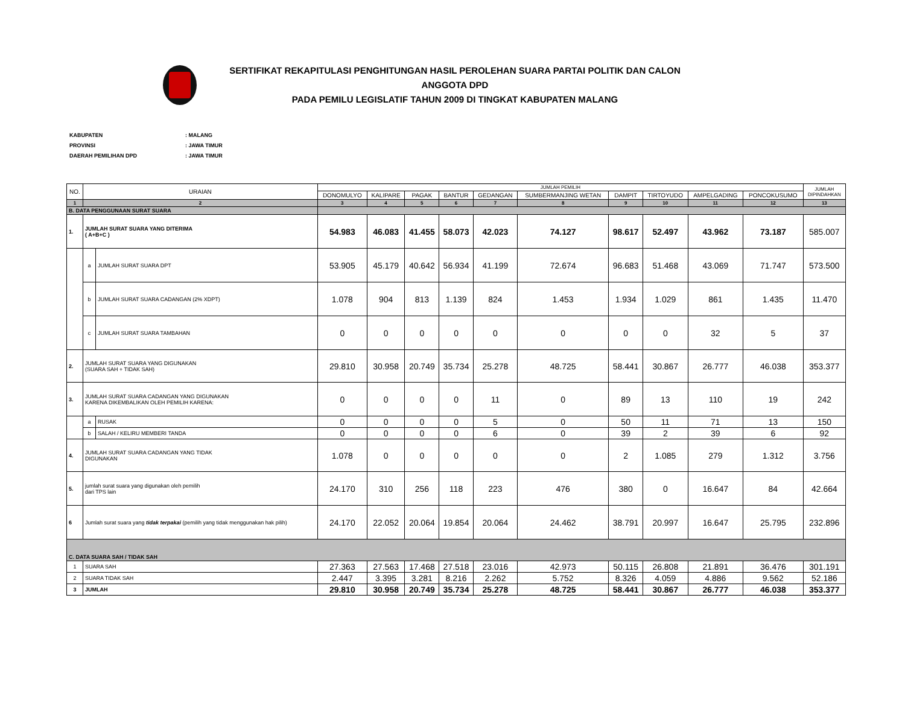SERTIFIKAT REKAPITULASI PENGHITUNGAN HASIL PEROLEHAN SUARA PARTAI POLITIK DAN CALON ANGGOTA DPD
PADA PEMILU LEGISLATIF TAHUN 2009 DI TINGKAT KABUPATEN MALANG
| KABUPATEN | : MALANG |
| PROVINSI | : JAWA TIMUR |
| DAERAH PEMILIHAN DPD | : JAWA TIMUR |
| NO. | URAIAN | | JUMLAH PEMILIH | | | | | | | | | | JUMLAH DIPINDAHKAN |
| --- | --- | --- | --- | --- | --- | --- | --- | --- | --- | --- | --- | --- | --- |
| | | | DONOMULYO | KALIPARE | PAGAK | BANTUR | GEDANGAN | SUMBERMANJING WETAN | DAMPIT | TIRTOYUDO | AMPELGADING | PONCOKUSUMO | |
| 1 | 2 | | 3 | 4 | 5 | 6 | 7 | 8 | 9 | 10 | 11 | 12 | 13 |
| B. DATA PENGGUNAAN SURAT SUARA | | | | | | | | | | | | | |
| 1. | JUMLAH SURAT SUARA YANG DITERIMA ( A+B+C ) | | 54.983 | 46.083 | 41.455 | 58.073 | 42.023 | 74.127 | 98.617 | 52.497 | 43.962 | 73.187 | 585.007 |
| | a | JUMLAH SURAT SUARA DPT | 53.905 | 45.179 | 40.642 | 56.934 | 41.199 | 72.674 | 96.683 | 51.468 | 43.069 | 71.747 | 573.500 |
| | b | JUMLAH SURAT SUARA CADANGAN (2% XDPT) | 1.078 | 904 | 813 | 1.139 | 824 | 1.453 | 1.934 | 1.029 | 861 | 1.435 | 11.470 |
| | c | JUMLAH SURAT SUARA TAMBAHAN | 0 | 0 | 0 | 0 | 0 | 0 | 0 | 0 | 32 | 5 | 37 |
| 2. | JUMLAH SURAT SUARA YANG DIGUNAKAN (SUARA SAH + TIDAK SAH) | | 29.810 | 30.958 | 20.749 | 35.734 | 25.278 | 48.725 | 58.441 | 30.867 | 26.777 | 46.038 | 353.377 |
| 3. | JUMLAH SURAT SUARA CADANGAN YANG DIGUNAKAN KARENA DIKEMBALIKAN OLEH PEMILIH KARENA: | | 0 | 0 | 0 | 0 | 11 | 0 | 89 | 13 | 110 | 19 | 242 |
| | a | RUSAK | 0 | 0 | 0 | 0 | 5 | 0 | 50 | 11 | 71 | 13 | 150 |
| | b | SALAH / KELIRU MEMBERI TANDA | 0 | 0 | 0 | 0 | 6 | 0 | 39 | 2 | 39 | 6 | 92 |
| 4. | JUMLAH SURAT SUARA CADANGAN YANG TIDAK DIGUNAKAN | | 1.078 | 0 | 0 | 0 | 0 | 0 | 2 | 1.085 | 279 | 1.312 | 3.756 |
| 5. | jumlah surat suara yang digunakan oleh pemilih dari TPS lain | | 24.170 | 310 | 256 | 118 | 223 | 476 | 380 | 0 | 16.647 | 84 | 42.664 |
| 6 | Jumlah surat suara yang tidak terpakai (pemilih yang tidak menggunakan hak pilih) | | 24.170 | 22.052 | 20.064 | 19.854 | 20.064 | 24.462 | 38.791 | 20.997 | 16.647 | 25.795 | 232.896 |
| C. DATA SUARA SAH / TIDAK SAH | | | | | | | | | | | | | |
| 1 | SUARA SAH | | 27.363 | 27.563 | 17.468 | 27.518 | 23.016 | 42.973 | 50.115 | 26.808 | 21.891 | 36.476 | 301.191 |
| 2 | SUARA TIDAK SAH | | 2.447 | 3.395 | 3.281 | 8.216 | 2.262 | 5.752 | 8.326 | 4.059 | 4.886 | 9.562 | 52.186 |
| 3 | JUMLAH | | 29.810 | 30.958 | 20.749 | 35.734 | 25.278 | 48.725 | 58.441 | 30.867 | 26.777 | 46.038 | 353.377 |